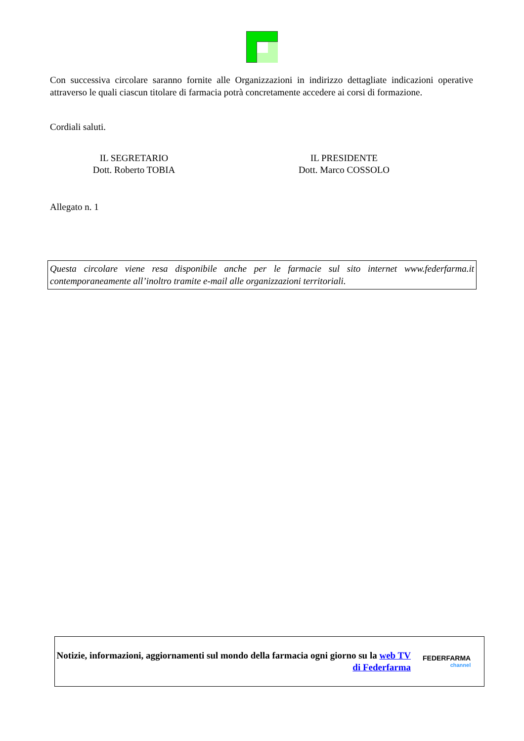Con successiva circolare saranno fornite alle Organizzazioni in indirizzo dettagliate indicazioni operative attraverso le quali ciascun titolare di farmacia potrà concretamente accedere ai corsi di formazione.
Cordiali saluti.
IL SEGRETARIO
Dott. Roberto TOBIA
IL PRESIDENTE
Dott. Marco COSSOLO
Allegato n. 1
Questa circolare viene resa disponibile anche per le farmacie sul sito internet www.federfarma.it contemporaneamente all’inoltro tramite e-mail alle organizzazioni territoriali.
Notizie, informazioni, aggiornamenti sul mondo della farmacia ogni giorno su la web TV di Federfarma
FEDERFARMA
channel